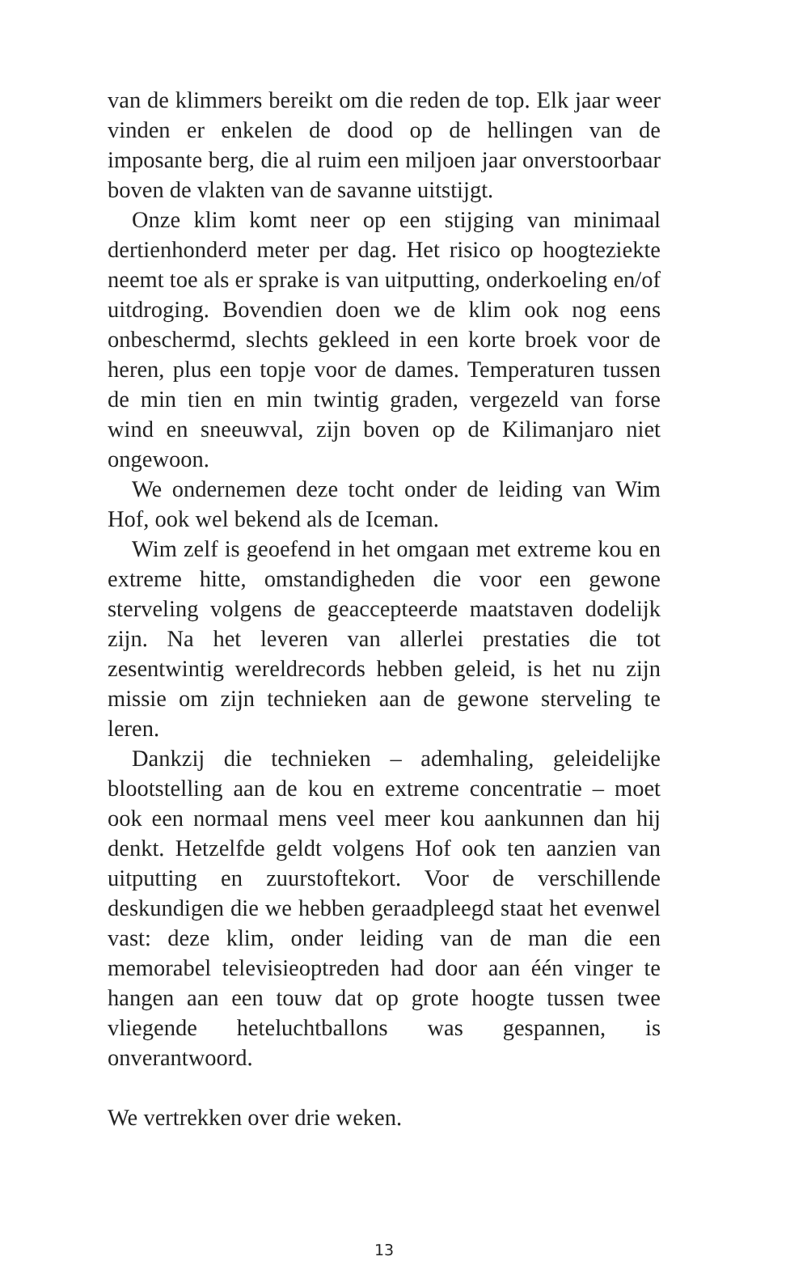van de klimmers bereikt om die reden de top. Elk jaar weer vinden er enkelen de dood op de hellingen van de imposante berg, die al ruim een miljoen jaar onverstoorbaar boven de vlakten van de savanne uitstijgt.
Onze klim komt neer op een stijging van minimaal dertienhonderd meter per dag. Het risico op hoogteziekte neemt toe als er sprake is van uitputting, onderkoeling en/of uitdroging. Bovendien doen we de klim ook nog eens onbeschermd, slechts gekleed in een korte broek voor de heren, plus een topje voor de dames. Temperaturen tussen de min tien en min twintig graden, vergezeld van forse wind en sneeuwval, zijn boven op de Kilimanjaro niet ongewoon.
We ondernemen deze tocht onder de leiding van Wim Hof, ook wel bekend als de Iceman.
Wim zelf is geoefend in het omgaan met extreme kou en extreme hitte, omstandigheden die voor een gewone sterveling volgens de geaccepteerde maatstaven dodelijk zijn. Na het leveren van allerlei prestaties die tot zesentwintig wereldrecords hebben geleid, is het nu zijn missie om zijn technieken aan de gewone sterveling te leren.
Dankzij die technieken – ademhaling, geleidelijke blootstelling aan de kou en extreme concentratie – moet ook een normaal mens veel meer kou aankunnen dan hij denkt. Hetzelfde geldt volgens Hof ook ten aanzien van uitputting en zuurstoftekort. Voor de verschillende deskundigen die we hebben geraadpleegd staat het evenwel vast: deze klim, onder leiding van de man die een memorabel televisieoptreden had door aan één vinger te hangen aan een touw dat op grote hoogte tussen twee vliegende heteluchtballons was gespannen, is onverantwoord.
We vertrekken over drie weken.
13